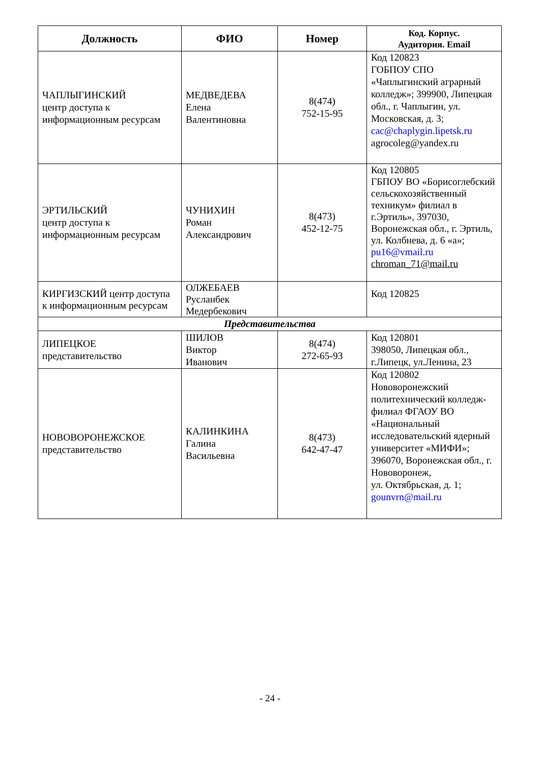| Должность | ФИО | Номер | Код. Корпус. Аудитория. Email |
| --- | --- | --- | --- |
| ЧАПЛЫГИНСКИЙ центр доступа к информационным ресурсам | МЕДВЕДЕВА Елена Валентиновна | 8(474) 752-15-95 | Код 120823 ГОБПОУ СПО «Чаплыгинский аграрный колледж»; 399900, Липецкая обл., г. Чаплыгин, ул. Московская, д. 3; cac@chaplygin.lipetsk.ru agrocoleg@yandex.ru |
| ЭРТИЛЬСКИЙ центр доступа к информационным ресурсам | ЧУНИХИН Роман Александрович | 8(473) 452-12-75 | Код 120805 ГБПОУ ВО «Борисоглебский сельскохозяйственный техникум» филиал в г.Эртиль», 397030, Воронежская обл., г. Эртиль, ул. Колбнева, д. 6 «а»; pu16@vmail.ru chroman_71@mail.ru |
| КИРГИЗСКИЙ центр доступа к информационным ресурсам | ОЛЖЕБАЕВ Русланбек Медербекович | | Код 120825 |
| Представительства | | | |
| ЛИПЕЦКОЕ представительство | ШИЛОВ Виктор Иванович | 8(474) 272-65-93 | Код 120801 398050, Липецкая обл., г.Липецк, ул.Ленина, 23 |
| НОВОВОРОНЕЖСКОЕ представительство | КАЛИНКИНА Галина Васильевна | 8(473) 642-47-47 | Код 120802 Нововоронежский политехнический колледж-филиал ФГАОУ ВО «Национальный исследовательский ядерный университет «МИФИ»; 396070, Воронежская обл., г. Нововоронеж, ул. Октябрьская, д. 1; gounvrn@mail.ru |
- 24 -